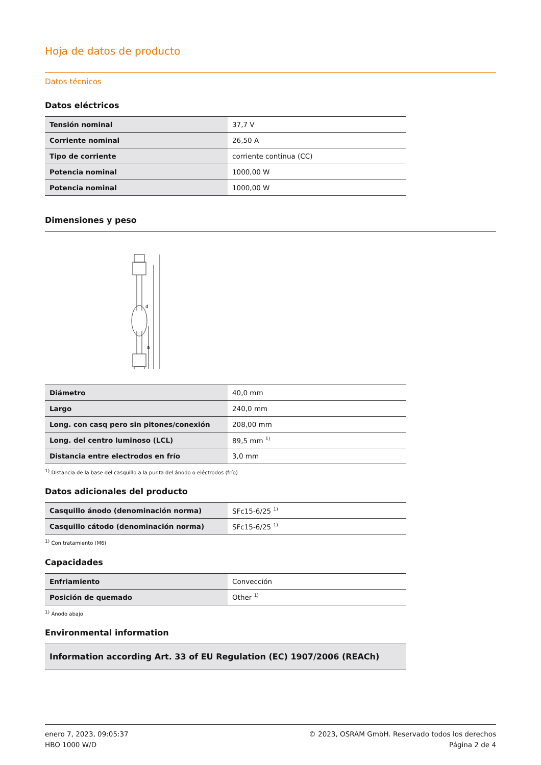Hoja de datos de producto
Datos técnicos
Datos eléctricos
| Tensión nominal | 37,7 V |
| Corriente nominal | 26,50 A |
| Tipo de corriente | corriente continua (CC) |
| Potencia nominal | 1000,00 W |
| Potencia nominal | 1000,00 W |
Dimensiones y peso
d
a
| Diámetro | 40,0 mm |
| Largo | 240,0 mm |
| Long. con casq pero sin pitones/conexión | 208,00 mm |
| Long. del centro luminoso (LCL) | 89,5 mm <sup>1)</sup> |
| Distancia entre electrodos en frío | 3,0 mm |
<sup>1)</sup> Distancia de la base del casquillo a la punta del ánodo o eléctrodos (frío)
Datos adicionales del producto
| Casquillo ánodo (denominación norma) | SFc15-6/25 <sup>1)</sup> |
| Casquillo cátodo (denominación norma) | SFc15-6/25 <sup>1)</sup> |
<sup>1)</sup> Con tratamiento (M6)
Capacidades
| Enfriamiento | Convección |
| Posición de quemado | Other <sup>1)</sup> |
<sup>1)</sup> Ánodo abajo
Environmental information
| Information according Art. 33 of EU Regulation (EC) 1907/2006 (REACh) |
enero 7, 2023, 09:05:37
HBO 1000 W/D
© 2023, OSRAM GmbH. Reservado todos los derechos
Página 2 de 4